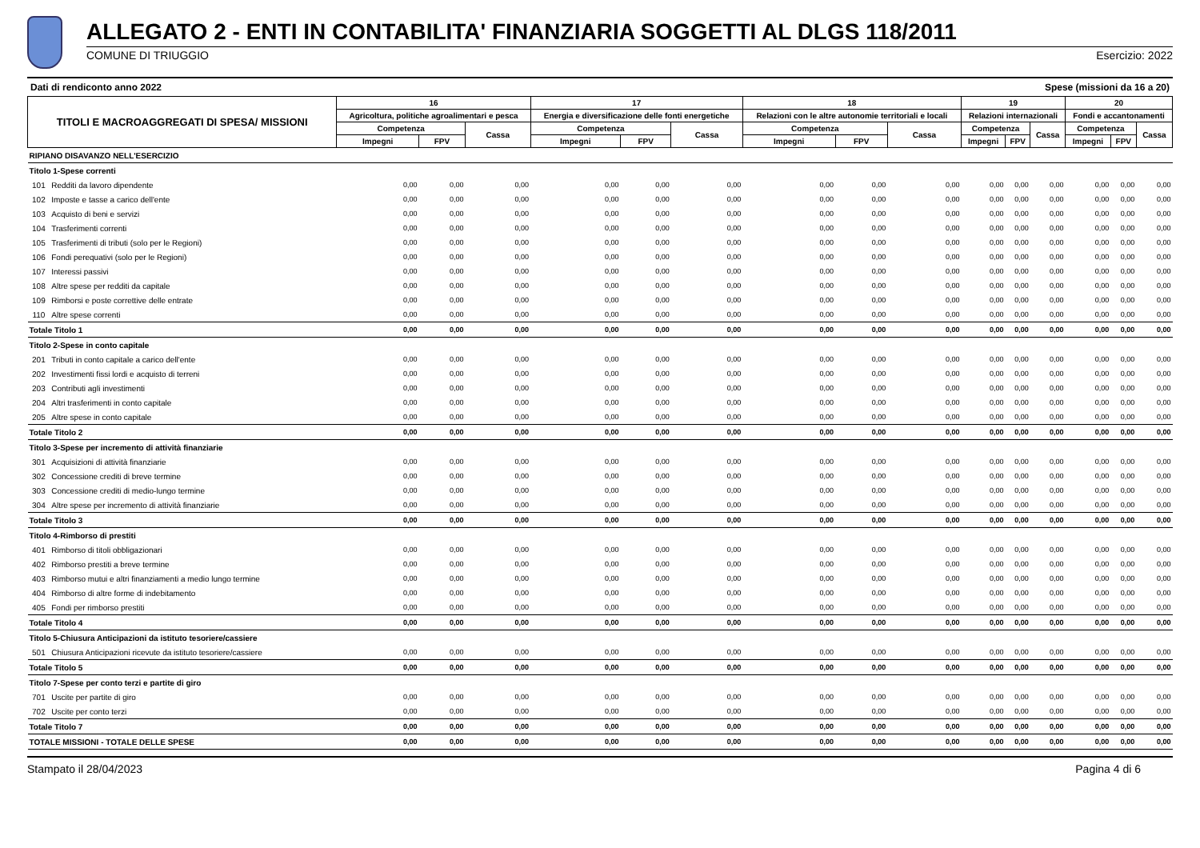ALLEGATO 2 - ENTI IN CONTABILITA' FINANZIARIA SOGGETTI AL DLGS 118/2011
COMUNE DI TRIUGGIO Esercizio: 2022
Dati di rendiconto anno 2022 Spese (missioni da 16 a 20)
| TITOLI E MACROAGGREGATI DI SPESA/ MISSIONI | | 16 | | | 17 | | | 18 | | | 19 | | | 20 | | |
| --- | --- | --- | --- | --- | --- | --- | --- | --- | --- | --- | --- | --- | --- | --- | --- | --- |
| | | Agricoltura, politiche agroalimentari e pesca | | | Energia e diversificazione delle fonti energetiche | | | Relazioni con le altre autonomie territoriali e locali | | | Relazioni internazionali | | | Fondi e accantonamenti | | |
| | | Competenza | | Cassa | Competenza | | Cassa | Competenza | | Cassa | Competenza | | Cassa | Competenza | | Cassa |
| | | Impegni | FPV | | Impegni | FPV | | Impegni | FPV | | Impegni | FPV | | Impegni | FPV | |
| RIPIANO DISAVANZO NELL'ESERCIZIO | | | | | | | | | | | | | | | | |
| Titolo 1-Spese correnti | | | | | | | | | | | | | | | | |
| 101 | Redditi da lavoro dipendente | 0,00 | 0,00 | 0,00 | 0,00 | 0,00 | 0,00 | 0,00 | 0,00 | 0,00 | 0,00 | 0,00 | 0,00 | 0,00 | 0,00 | 0,00 |
| 102 | Imposte e tasse a carico dell'ente | 0,00 | 0,00 | 0,00 | 0,00 | 0,00 | 0,00 | 0,00 | 0,00 | 0,00 | 0,00 | 0,00 | 0,00 | 0,00 | 0,00 | 0,00 |
| 103 | Acquisto di beni e servizi | 0,00 | 0,00 | 0,00 | 0,00 | 0,00 | 0,00 | 0,00 | 0,00 | 0,00 | 0,00 | 0,00 | 0,00 | 0,00 | 0,00 | 0,00 |
| 104 | Trasferimenti correnti | 0,00 | 0,00 | 0,00 | 0,00 | 0,00 | 0,00 | 0,00 | 0,00 | 0,00 | 0,00 | 0,00 | 0,00 | 0,00 | 0,00 | 0,00 |
| 105 | Trasferimenti di tributi (solo per le Regioni) | 0,00 | 0,00 | 0,00 | 0,00 | 0,00 | 0,00 | 0,00 | 0,00 | 0,00 | 0,00 | 0,00 | 0,00 | 0,00 | 0,00 | 0,00 |
| 106 | Fondi perequativi (solo per le Regioni) | 0,00 | 0,00 | 0,00 | 0,00 | 0,00 | 0,00 | 0,00 | 0,00 | 0,00 | 0,00 | 0,00 | 0,00 | 0,00 | 0,00 | 0,00 |
| 107 | Interessi passivi | 0,00 | 0,00 | 0,00 | 0,00 | 0,00 | 0,00 | 0,00 | 0,00 | 0,00 | 0,00 | 0,00 | 0,00 | 0,00 | 0,00 | 0,00 |
| 108 | Altre spese per redditi da capitale | 0,00 | 0,00 | 0,00 | 0,00 | 0,00 | 0,00 | 0,00 | 0,00 | 0,00 | 0,00 | 0,00 | 0,00 | 0,00 | 0,00 | 0,00 |
| 109 | Rimborsi e poste correttive delle entrate | 0,00 | 0,00 | 0,00 | 0,00 | 0,00 | 0,00 | 0,00 | 0,00 | 0,00 | 0,00 | 0,00 | 0,00 | 0,00 | 0,00 | 0,00 |
| 110 | Altre spese correnti | 0,00 | 0,00 | 0,00 | 0,00 | 0,00 | 0,00 | 0,00 | 0,00 | 0,00 | 0,00 | 0,00 | 0,00 | 0,00 | 0,00 | 0,00 |
| Totale Titolo 1 | | 0,00 | 0,00 | 0,00 | 0,00 | 0,00 | 0,00 | 0,00 | 0,00 | 0,00 | 0,00 | 0,00 | 0,00 | 0,00 | 0,00 | 0,00 |
| Titolo 2-Spese in conto capitale | | | | | | | | | | | | | | | | |
| 201 | Tributi in conto capitale a carico dell'ente | 0,00 | 0,00 | 0,00 | 0,00 | 0,00 | 0,00 | 0,00 | 0,00 | 0,00 | 0,00 | 0,00 | 0,00 | 0,00 | 0,00 | 0,00 |
| 202 | Investimenti fissi lordi e acquisto di terreni | 0,00 | 0,00 | 0,00 | 0,00 | 0,00 | 0,00 | 0,00 | 0,00 | 0,00 | 0,00 | 0,00 | 0,00 | 0,00 | 0,00 | 0,00 |
| 203 | Contributi agli investimenti | 0,00 | 0,00 | 0,00 | 0,00 | 0,00 | 0,00 | 0,00 | 0,00 | 0,00 | 0,00 | 0,00 | 0,00 | 0,00 | 0,00 | 0,00 |
| 204 | Altri trasferimenti in conto capitale | 0,00 | 0,00 | 0,00 | 0,00 | 0,00 | 0,00 | 0,00 | 0,00 | 0,00 | 0,00 | 0,00 | 0,00 | 0,00 | 0,00 | 0,00 |
| 205 | Altre spese in conto capitale | 0,00 | 0,00 | 0,00 | 0,00 | 0,00 | 0,00 | 0,00 | 0,00 | 0,00 | 0,00 | 0,00 | 0,00 | 0,00 | 0,00 | 0,00 |
| Totale Titolo 2 | | 0,00 | 0,00 | 0,00 | 0,00 | 0,00 | 0,00 | 0,00 | 0,00 | 0,00 | 0,00 | 0,00 | 0,00 | 0,00 | 0,00 | 0,00 |
| Titolo 3-Spese per incremento di attività finanziarie | | | | | | | | | | | | | | | | |
| 301 | Acquisizioni di attività finanziarie | 0,00 | 0,00 | 0,00 | 0,00 | 0,00 | 0,00 | 0,00 | 0,00 | 0,00 | 0,00 | 0,00 | 0,00 | 0,00 | 0,00 | 0,00 |
| 302 | Concessione crediti di breve termine | 0,00 | 0,00 | 0,00 | 0,00 | 0,00 | 0,00 | 0,00 | 0,00 | 0,00 | 0,00 | 0,00 | 0,00 | 0,00 | 0,00 | 0,00 |
| 303 | Concessione crediti di medio-lungo termine | 0,00 | 0,00 | 0,00 | 0,00 | 0,00 | 0,00 | 0,00 | 0,00 | 0,00 | 0,00 | 0,00 | 0,00 | 0,00 | 0,00 | 0,00 |
| 304 | Altre spese per incremento di attività finanziarie | 0,00 | 0,00 | 0,00 | 0,00 | 0,00 | 0,00 | 0,00 | 0,00 | 0,00 | 0,00 | 0,00 | 0,00 | 0,00 | 0,00 | 0,00 |
| Totale Titolo 3 | | 0,00 | 0,00 | 0,00 | 0,00 | 0,00 | 0,00 | 0,00 | 0,00 | 0,00 | 0,00 | 0,00 | 0,00 | 0,00 | 0,00 | 0,00 |
| Titolo 4-Rimborso di prestiti | | | | | | | | | | | | | | | | |
| 401 | Rimborso di titoli obbligazionari | 0,00 | 0,00 | 0,00 | 0,00 | 0,00 | 0,00 | 0,00 | 0,00 | 0,00 | 0,00 | 0,00 | 0,00 | 0,00 | 0,00 | 0,00 |
| 402 | Rimborso prestiti a breve termine | 0,00 | 0,00 | 0,00 | 0,00 | 0,00 | 0,00 | 0,00 | 0,00 | 0,00 | 0,00 | 0,00 | 0,00 | 0,00 | 0,00 | 0,00 |
| 403 | Rimborso mutui e altri finanziamenti a medio lungo termine | 0,00 | 0,00 | 0,00 | 0,00 | 0,00 | 0,00 | 0,00 | 0,00 | 0,00 | 0,00 | 0,00 | 0,00 | 0,00 | 0,00 | 0,00 |
| 404 | Rimborso di altre forme di indebitamento | 0,00 | 0,00 | 0,00 | 0,00 | 0,00 | 0,00 | 0,00 | 0,00 | 0,00 | 0,00 | 0,00 | 0,00 | 0,00 | 0,00 | 0,00 |
| 405 | Fondi per rimborso prestiti | 0,00 | 0,00 | 0,00 | 0,00 | 0,00 | 0,00 | 0,00 | 0,00 | 0,00 | 0,00 | 0,00 | 0,00 | 0,00 | 0,00 | 0,00 |
| Totale Titolo 4 | | 0,00 | 0,00 | 0,00 | 0,00 | 0,00 | 0,00 | 0,00 | 0,00 | 0,00 | 0,00 | 0,00 | 0,00 | 0,00 | 0,00 | 0,00 |
| Titolo 5-Chiusura Anticipazioni da istituto tesoriere/cassiere | | | | | | | | | | | | | | | | |
| 501 | Chiusura Anticipazioni ricevute da istituto tesoriere/cassiere | 0,00 | 0,00 | 0,00 | 0,00 | 0,00 | 0,00 | 0,00 | 0,00 | 0,00 | 0,00 | 0,00 | 0,00 | 0,00 | 0,00 | 0,00 |
| Totale Titolo 5 | | 0,00 | 0,00 | 0,00 | 0,00 | 0,00 | 0,00 | 0,00 | 0,00 | 0,00 | 0,00 | 0,00 | 0,00 | 0,00 | 0,00 | 0,00 |
| Titolo 7-Spese per conto terzi e partite di giro | | | | | | | | | | | | | | | | |
| 701 | Uscite per partite di giro | 0,00 | 0,00 | 0,00 | 0,00 | 0,00 | 0,00 | 0,00 | 0,00 | 0,00 | 0,00 | 0,00 | 0,00 | 0,00 | 0,00 | 0,00 |
| 702 | Uscite per conto terzi | 0,00 | 0,00 | 0,00 | 0,00 | 0,00 | 0,00 | 0,00 | 0,00 | 0,00 | 0,00 | 0,00 | 0,00 | 0,00 | 0,00 | 0,00 |
| Totale Titolo 7 | | 0,00 | 0,00 | 0,00 | 0,00 | 0,00 | 0,00 | 0,00 | 0,00 | 0,00 | 0,00 | 0,00 | 0,00 | 0,00 | 0,00 | 0,00 |
| TOTALE MISSIONI - TOTALE DELLE SPESE | | 0,00 | 0,00 | 0,00 | 0,00 | 0,00 | 0,00 | 0,00 | 0,00 | 0,00 | 0,00 | 0,00 | 0,00 | 0,00 | 0,00 | 0,00 |
Stampato il 28/04/2023 Pagina 4 di 6